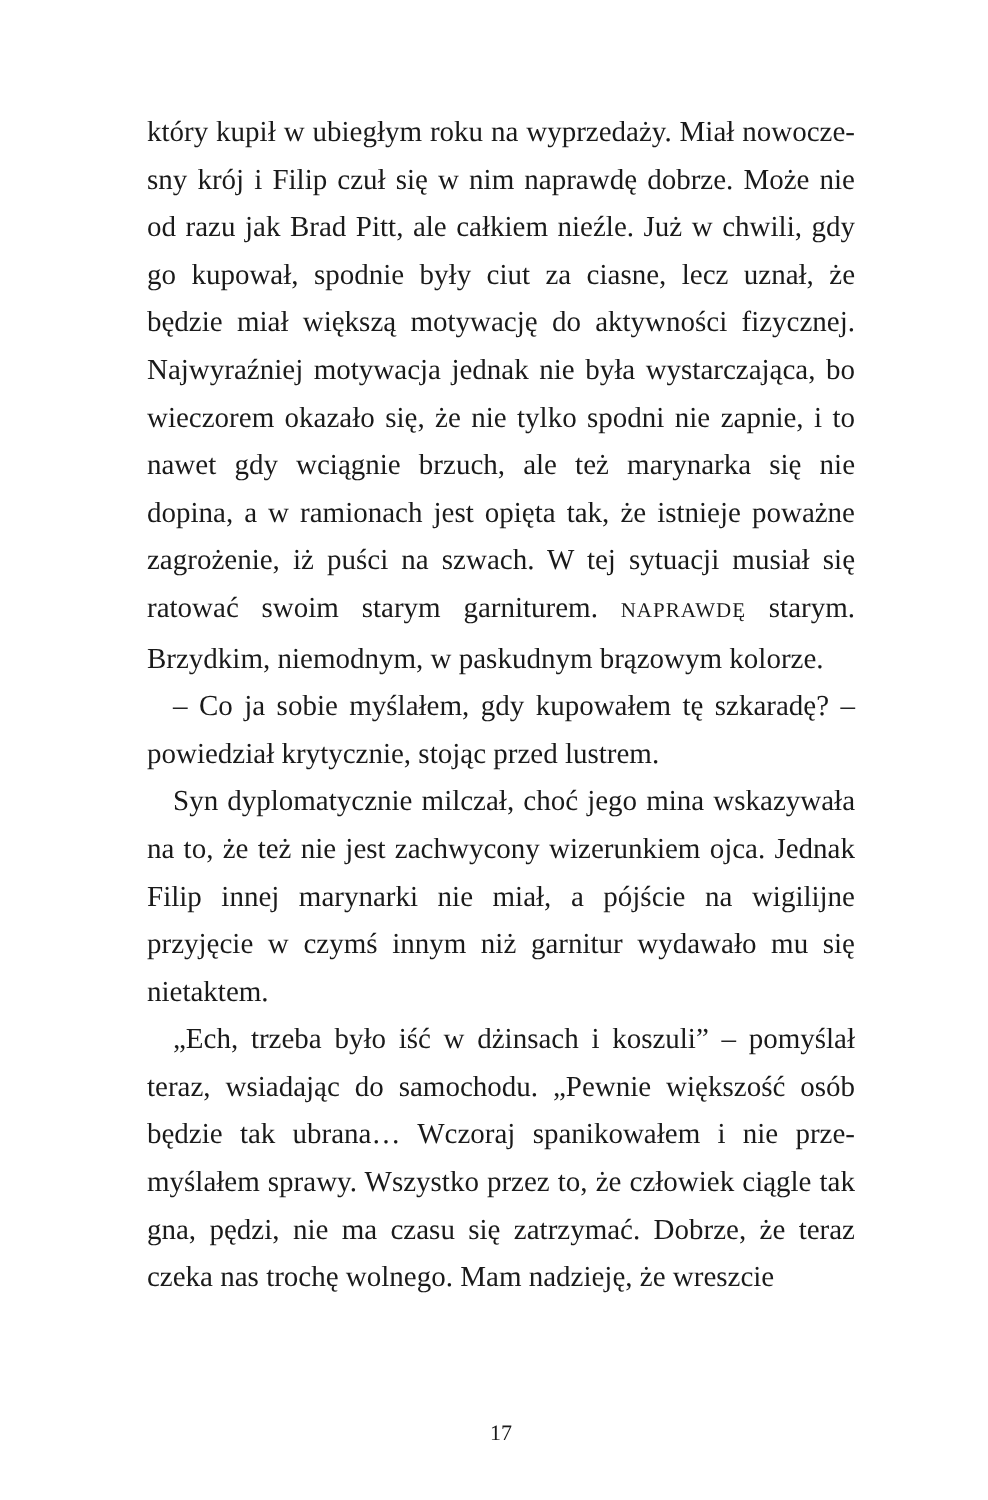który kupił w ubiegłym roku na wyprzedaży. Miał nowocze­sny krój i Filip czuł się w nim naprawdę dobrze. Może nie od razu jak Brad Pitt, ale całkiem nieźle. Już w chwili, gdy go kupował, spodnie były ciut za ciasne, lecz uznał, że będzie miał większą motywację do aktywności fizycz­nej. Najwyraźniej motywacja jednak nie była wystarcza­jąca, bo wieczorem okazało się, że nie tylko spodni nie zapnie, i to nawet gdy wciągnie brzuch, ale też marynarka się nie dopina, a w ramionach jest opięta tak, że istnieje poważne zagrożenie, iż puści na szwach. W tej sytuacji musiał się ratować swoim starym garniturem. NAPRAW­DĘ starym. Brzydkim, niemodnym, w paskudnym brą­zowym kolorze.
– Co ja sobie myślałem, gdy kupowałem tę szkaradę? – powiedział krytycznie, stojąc przed lustrem.
Syn dyplomatycznie milczał, choć jego mina wskazy­wała na to, że też nie jest zachwycony wizerunkiem ojca. Jednak Filip innej marynarki nie miał, a pójście na wigi­lijne przyjęcie w czymś innym niż garnitur wydawało mu się nietaktem.
„Ech, trzeba było iść w dżinsach i koszuli” – pomyślał teraz, wsiadając do samochodu. „Pewnie większość osób będzie tak ubrana… Wczoraj spanikowałem i nie prze­myślałem sprawy. Wszystko przez to, że człowiek ciągle tak gna, pędzi, nie ma czasu się zatrzymać. Dobrze, że te­raz czeka nas trochę wolnego. Mam nadzieję, że wreszcie
17